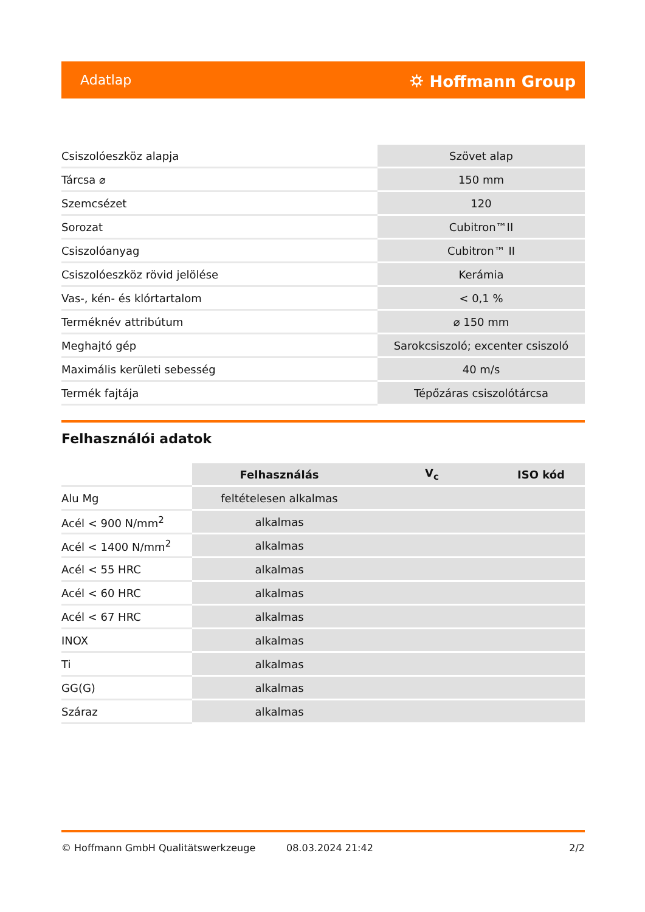Adatlap ⛭ Hoffmann Group
| Csiszolóeszköz alapja | Szövet alap |
| Tárcsa ⌀ | 150 mm |
| Szemcsézet | 120 |
| Sorozat | Cubitron™II |
| Csiszolóanyag | Cubitron™ II |
| Csiszolóeszköz rövid jelölése | Kerámia |
| Vas-, kén- és klórtartalom | < 0,1 % |
| Terméknév attribútum | ⌀ 150 mm |
| Meghajtó gép | Sarokcsiszoló; excenter csiszoló |
| Maximális kerületi sebesség | 40 m/s |
| Termék fajtája | Tépőzáras csiszolótárcsa |
Felhasználói adatok
| | Felhasználás | V<sub>c</sub> | ISO kód |
| --- | --- | --- | --- |
| Alu Mg | feltételesen alkalmas | | |
| Acél < 900 N/mm<sup>2</sup> | alkalmas | | |
| Acél < 1400 N/mm<sup>2</sup> | alkalmas | | |
| Acél < 55 HRC | alkalmas | | |
| Acél < 60 HRC | alkalmas | | |
| Acél < 67 HRC | alkalmas | | |
| INOX | alkalmas | | |
| Ti | alkalmas | | |
| GG(G) | alkalmas | | |
| Száraz | alkalmas | | |
© Hoffmann GmbH Qualitätswerkzeuge 08.03.2024 21:42 2/2